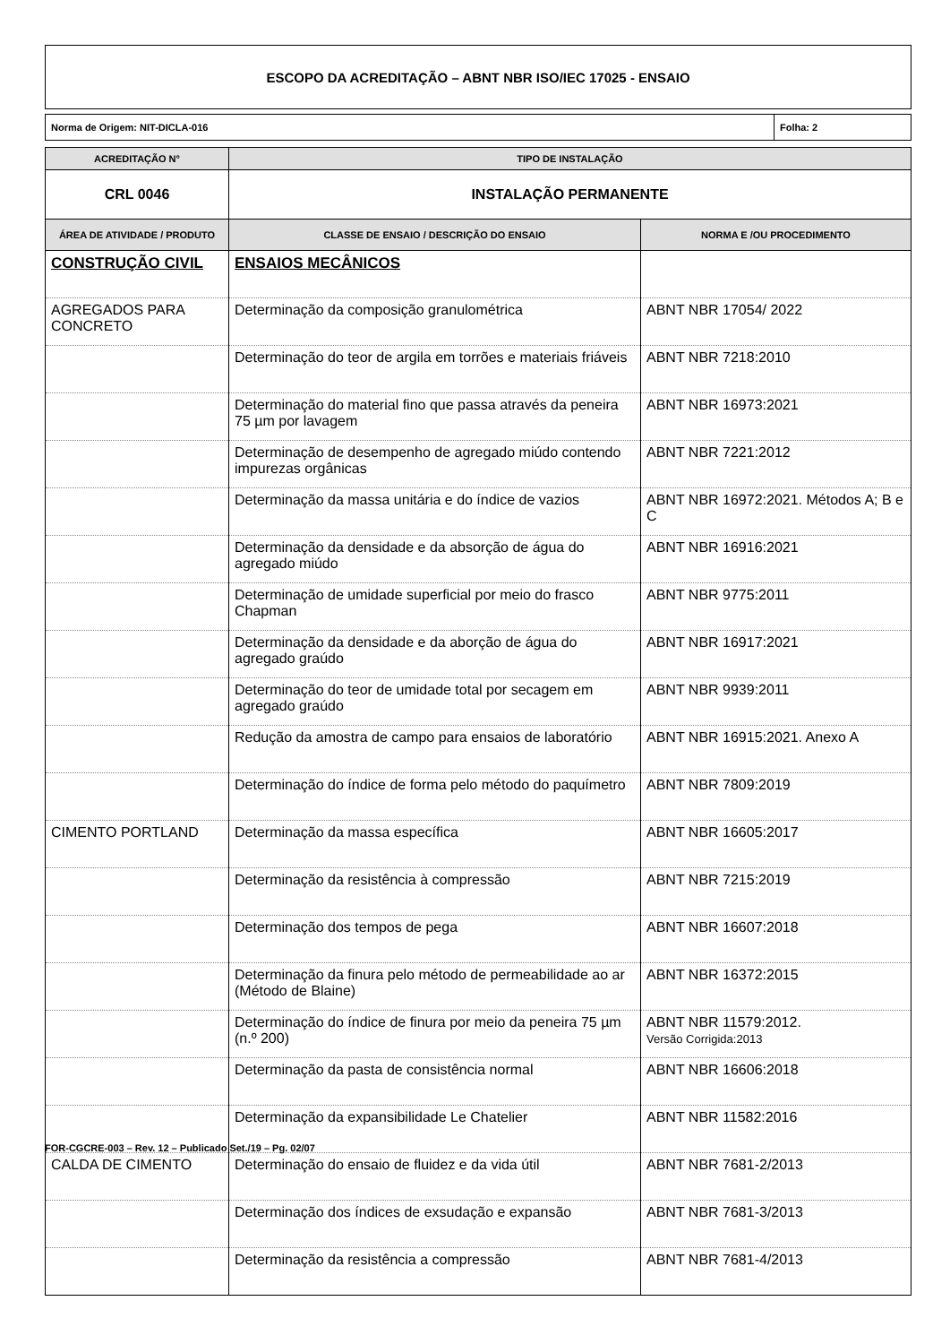ESCOPO DA ACREDITAÇÃO – ABNT NBR ISO/IEC 17025 - ENSAIO
Norma de Origem: NIT-DICLA-016 Folha: 2
| ACREDITAÇÃO N° | TIPO DE INSTALAÇÃO | |
| --- | --- | --- |
| CRL 0046 | INSTALAÇÃO PERMANENTE | |
| ÁREA DE ATIVIDADE / PRODUTO | CLASSE DE ENSAIO / DESCRIÇÃO DO ENSAIO | NORMA E /OU PROCEDIMENTO |
| CONSTRUÇÃO CIVIL | ENSAIOS MECÂNICOS | |
| AGREGADOS PARA CONCRETO | Determinação da composição granulométrica | ABNT NBR 17054/ 2022 |
| | Determinação do teor de argila em torrões e materiais friáveis | ABNT NBR 7218:2010 |
| | Determinação do material fino que passa através da peneira 75 µm por lavagem | ABNT NBR 16973:2021 |
| | Determinação de desempenho de agregado miúdo contendo impurezas orgânicas | ABNT NBR 7221:2012 |
| | Determinação da massa unitária e do índice de vazios | ABNT NBR 16972:2021. Métodos A; B e C |
| | Determinação da densidade e da absorção de água do agregado miúdo | ABNT NBR 16916:2021 |
| | Determinação de umidade superficial por meio do frasco Chapman | ABNT NBR 9775:2011 |
| | Determinação da densidade e da aborção de água do agregado graúdo | ABNT NBR 16917:2021 |
| | Determinação do teor de umidade total por secagem em agregado graúdo | ABNT NBR 9939:2011 |
| | Redução da amostra de campo para ensaios de laboratório | ABNT NBR 16915:2021. Anexo A |
| | Determinação do índice de forma pelo método do paquímetro | ABNT NBR 7809:2019 |
| CIMENTO PORTLAND | Determinação da massa específica | ABNT NBR 16605:2017 |
| | Determinação da resistência à compressão | ABNT NBR 7215:2019 |
| | Determinação dos tempos de pega | ABNT NBR 16607:2018 |
| | Determinação da finura pelo método de permeabilidade ao ar (Método de Blaine) | ABNT NBR 16372:2015 |
| | Determinação do índice de finura por meio da peneira 75 µm (n.º 200) | ABNT NBR 11579:2012. Versão Corrigida:2013 |
| | Determinação da pasta de consistência normal | ABNT NBR 16606:2018 |
| | Determinação da expansibilidade Le Chatelier | ABNT NBR 11582:2016 |
| CALDA DE CIMENTO | Determinação do ensaio de fluidez e da vida útil | ABNT NBR 7681-2/2013 |
| | Determinação dos índices de exsudação e expansão | ABNT NBR 7681-3/2013 |
| | Determinação da resistência a compressão | ABNT NBR 7681-4/2013 |
FOR-CGCRE-003 – Rev. 12 – Publicado Set./19 – Pg. 02/07